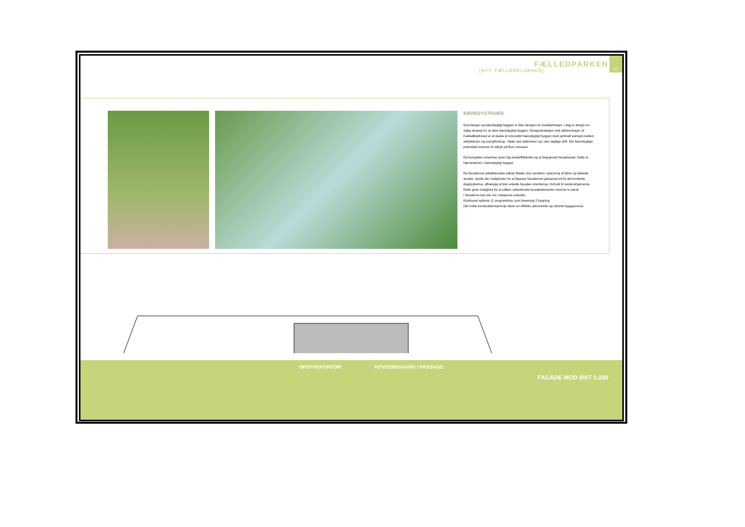17
FÆLLEDPARKEN
[NYT_FÆLLEDKLUBHUS]
BÆREDYGTIGHED
God design og bæredygtigt byggeri er ikke længere to modsætninger. I dag er design en vigtig strategi for at sikre bæredygtigt byggeri. Designstrategien ved udformningen af Fælledklubhuset er at skabe et innovativt bæredygtigt byggeri med optimalt samspil mellem arkitekturen og energiforbrug - både ved opførelsen og i den daglige drift. Det bæredygtige potentiale kommer til udtryk på flere niveauer.
De kompakte voluminer giver høj arealeffektivitet og et begrænset facadeareal. Dette er hjørnestenen i bæredygtigt byggeri.
Da facadernes arkitektoniske udtryk tillader stor variation i placering af åbne og lukkede arealer, opnås der muligheder for at tilpasse facadernes glasareal ud fra det konkrete dagslysbehov, afhængig af den enkelte facades orientering i forhold til verdenshjørnerne. Dette giver mulighed for at udføre velisolerede facadeelementer med lav k-værdi.
I facaderne kan der evt. integreres solceller.
Klubhuset opføres, jf. programkrav, som lavenergi 2 bygning.
Det enkle konstruktionsprincip sikrer en effektiv, økonomisk og rationel byggeproces.
OPSYNSKONTOR HOVEDINDGANG / PASSAGE
FACADE MOD ØST 1:200